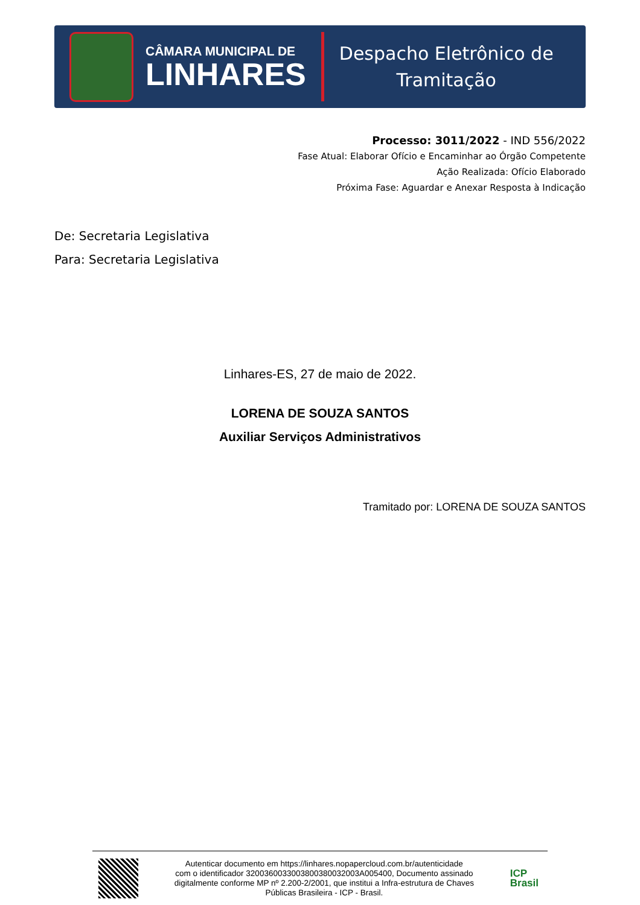CÂMARA MUNICIPAL DE
LINHARES
Despacho Eletrônico de
Tramitação
Processo: 3011/2022 - IND 556/2022
Fase Atual: Elaborar Ofício e Encaminhar ao Órgão Competente
Ação Realizada: Ofício Elaborado
Próxima Fase: Aguardar e Anexar Resposta à Indicação
De: Secretaria Legislativa
Para: Secretaria Legislativa
Linhares-ES, 27 de maio de 2022.
LORENA DE SOUZA SANTOS
Auxiliar Serviços Administrativos
Tramitado por: LORENA DE SOUZA SANTOS
Autenticar documento em https://linhares.nopapercloud.com.br/autenticidade
com o identificador 3200360033003800380032003A005400, Documento assinado
digitalmente conforme MP nº 2.200-2/2001, que institui a Infra-estrutura de Chaves
Públicas Brasileira - ICP - Brasil.
ICP
Brasil